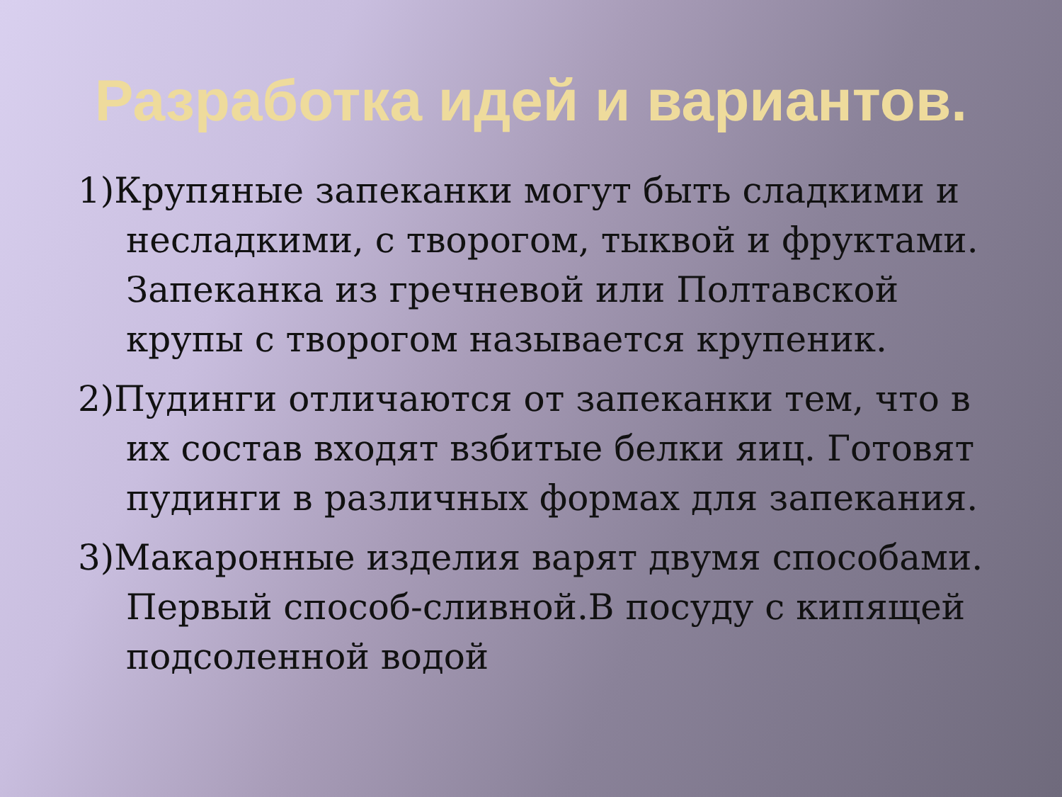Разработка идей и вариантов.
1)Крупяные запеканки могут быть сладкими и несладкими, с творогом, тыквой и фруктами. Запеканка из гречневой или Полтавской крупы с творогом называется крупеник.
2)Пудинги отличаются от запеканки тем, что в их состав входят взбитые белки яиц. Готовят пудинги в различных формах для запекания.
3)Макаронные изделия варят двумя способами. Первый способ-сливной.В посуду с кипящей подсоленной водой